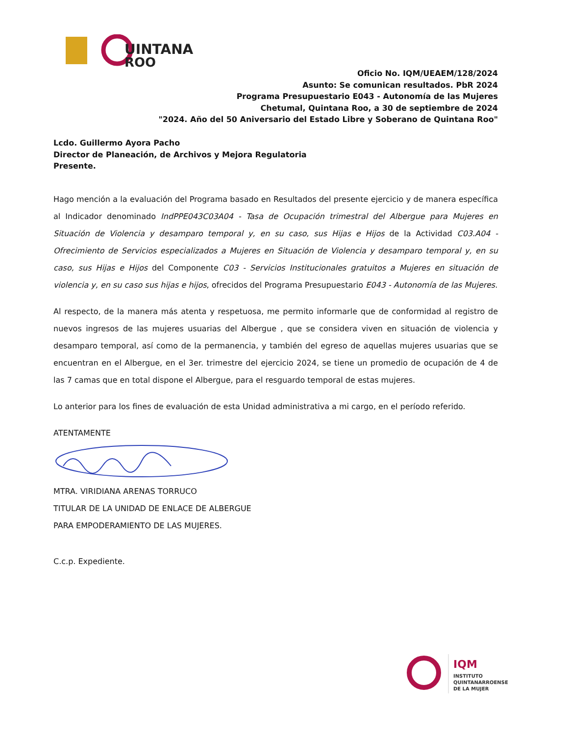UINTANA
ROO
Oficio No. IQM/UEAEM/128/2024
Asunto: Se comunican resultados. PbR 2024
Programa Presupuestario E043 - Autonomía de las Mujeres
Chetumal, Quintana Roo, a 30 de septiembre de 2024
"2024. Año del 50 Aniversario del Estado Libre y Soberano de Quintana Roo"
Lcdo. Guillermo Ayora Pacho
Director de Planeación, de Archivos y Mejora Regulatoria
Presente.
Hago mención a la evaluación del Programa basado en Resultados del presente ejercicio y de manera específica al Indicador denominado IndPPE043C03A04 - Tasa de Ocupación trimestral del Albergue para Mujeres en Situación de Violencia y desamparo temporal y, en su caso, sus Hijas e Hijos de la Actividad C03.A04 - Ofrecimiento de Servicios especializados a Mujeres en Situación de Violencia y desamparo temporal y, en su caso, sus Hijas e Hijos del Componente C03 - Servicios Institucionales gratuitos a Mujeres en situación de violencia y, en su caso sus hijas e hijos, ofrecidos del Programa Presupuestario E043 - Autonomía de las Mujeres.
Al respecto, de la manera más atenta y respetuosa, me permito informarle que de conformidad al registro de nuevos ingresos de las mujeres usuarias del Albergue , que se considera viven en situación de violencia y desamparo temporal, así como de la permanencia, y también del egreso de aquellas mujeres usuarias que se encuentran en el Albergue, en el 3er. trimestre del ejercicio 2024, se tiene un promedio de ocupación de 4 de las 7 camas que en total dispone el Albergue, para el resguardo temporal de estas mujeres.
Lo anterior para los fines de evaluación de esta Unidad administrativa a mi cargo, en el período referido.
ATENTAMENTE
MTRA. VIRIDIANA ARENAS TORRUCO
TITULAR DE LA UNIDAD DE ENLACE DE ALBERGUE
PARA EMPODERAMIENTO DE LAS MUJERES.
C.c.p. Expediente.
IQM
INSTITUTO
QUINTANARROENSE
DE LA MUJER